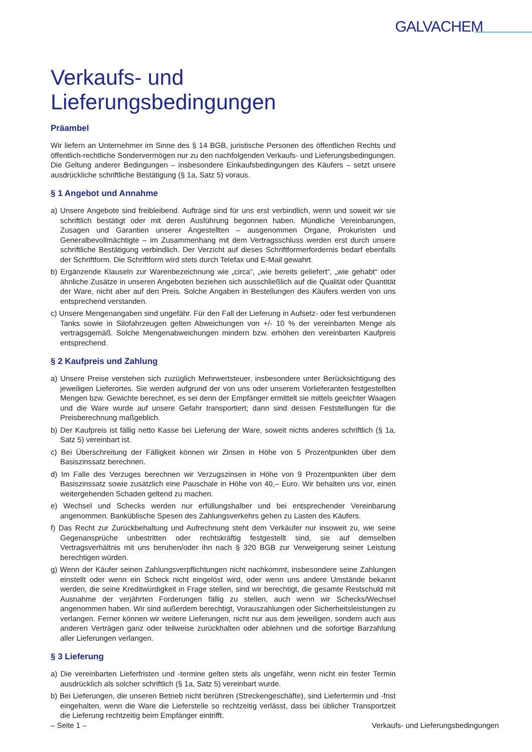GALVACHEM
Verkaufs- und Lieferungsbedingungen
Präambel
Wir liefern an Unternehmer im Sinne des § 14 BGB, juristische Personen des öffentlichen Rechts und öffentlich-rechtliche Sondervermögen nur zu den nachfolgenden Verkaufs- und Lieferungsbedingungen. Die Geltung anderer Bedingungen – insbesondere Einkaufsbedingungen des Käufers – setzt unsere ausdrückliche schriftliche Bestätigung (§ 1a, Satz 5) voraus.
§ 1 Angebot und Annahme
a) Unsere Angebote sind freibleibend. Aufträge sind für uns erst verbindlich, wenn und soweit wir sie schriftlich bestätigt oder mit deren Ausführung begonnen haben. Mündliche Vereinbarungen, Zusagen und Garantien unserer Angestellten – ausgenommen Organe, Prokuristen und Generalbevollmächtigte – im Zusammenhang mit dem Vertragsschluss werden erst durch unsere schriftliche Bestätigung verbindlich. Der Verzicht auf dieses Schriftformerfordernis bedarf ebenfalls der Schriftform. Die Schriftform wird stets durch Telefax und E-Mail gewahrt.
b) Ergänzende Klauseln zur Warenbezeichnung wie „circa“, „wie bereits geliefert“, „wie gehabt“ oder ähnliche Zusätze in unseren Angeboten beziehen sich ausschließlich auf die Qualität oder Quantität der Ware, nicht aber auf den Preis. Solche Angaben in Bestellungen des Käufers werden von uns entsprechend verstanden.
c) Unsere Mengenangaben sind ungefähr. Für den Fall der Lieferung in Aufsetz- oder fest verbundenen Tanks sowie in Silofahrzeugen gelten Abweichungen von +/- 10 % der vereinbarten Menge als vertragsgemäß. Solche Mengenabweichungen mindern bzw. erhöhen den vereinbarten Kaufpreis entsprechend.
§ 2 Kaufpreis und Zahlung
a) Unsere Preise verstehen sich zuzüglich Mehrwertsteuer, insbesondere unter Berücksichtigung des jeweiligen Lieferortes. Sie werden aufgrund der von uns oder unserem Vorlieferanten festgestellten Mengen bzw. Gewichte berechnet, es sei denn der Empfänger ermittelt sie mittels geeichter Waagen und die Ware wurde auf unsere Gefahr transportiert; dann sind dessen Feststellungen für die Preisberechnung maßgeblich.
b) Der Kaufpreis ist fällig netto Kasse bei Lieferung der Ware, soweit nichts anderes schriftlich (§ 1a, Satz 5) vereinbart ist.
c) Bei Überschreitung der Fälligkeit können wir Zinsen in Höhe von 5 Prozentpunkten über dem Basiszinssatz berechnen.
d) Im Falle des Verzuges berechnen wir Verzugszinsen in Höhe von 9 Prozentpunkten über dem Basiszinssatz sowie zusätzlich eine Pauschale in Höhe von 40,– Euro. Wir behalten uns vor, einen weitergehenden Schaden geltend zu machen.
e) Wechsel und Schecks werden nur erfüllungshalber und bei entsprechender Vereinbarung angenommen. Banküblische Spesen des Zahlungsverkehrs gehen zu Lasten des Käufers.
f) Das Recht zur Zurückbehaltung und Aufrechnung steht dem Verkäufer nur insoweit zu, wie seine Gegenansprüche unbestritten oder rechtskräftig festgestellt sind, sie auf demselben Vertragsverhältnis mit uns beruhen/oder ihn nach § 320 BGB zur Verweigerung seiner Leistung berechtigen würden.
g) Wenn der Käufer seinen Zahlungsverpflichtungen nicht nachkommt, insbesondere seine Zahlungen einstellt oder wenn ein Scheck nicht eingelöst wird, oder wenn uns andere Umstände bekannt werden, die seine Kreditwürdigkeit in Frage stellen, sind wir berechtigt, die gesamte Restschuld mit Ausnahme der verjährten Forderungen fällig zu stellen, auch wenn wir Schecks/Wechsel angenommen haben. Wir sind außerdem berechtigt, Vorauszahlungen oder Sicherheitsleistungen zu verlangen. Ferner können wir weitere Lieferungen, nicht nur aus dem jeweiligen, sondern auch aus anderen Verträgen ganz oder teilweise zurückhalten oder ablehnen und die sofortige Barzahlung aller Lieferungen verlangen.
§ 3 Lieferung
a) Die vereinbarten Lieferfristen und -termine gelten stets als ungefähr, wenn nicht ein fester Termin ausdrücklich als solcher schriftlich (§ 1a, Satz 5) vereinbart wurde.
b) Bei Lieferungen, die unseren Betrieb nicht berühren (Streckengeschäfte), sind Liefertermin und -frist eingehalten, wenn die Ware die Lieferstelle so rechtzeitig verlässt, dass bei üblicher Transportzeit die Lieferung rechtzeitig beim Empfänger eintrifft.
– Seite 1 – Verkaufs- und Lieferungsbedingungen